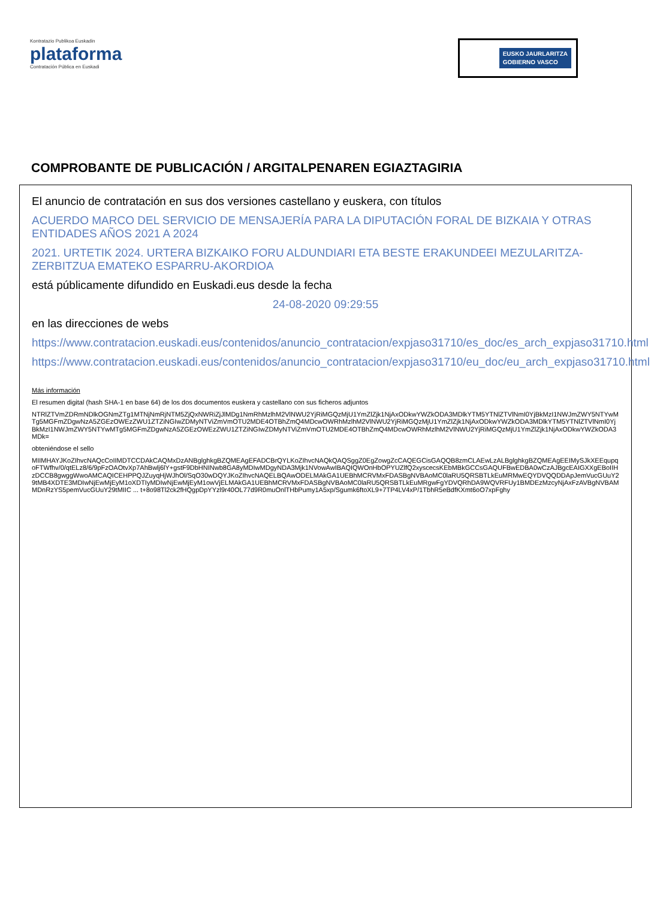Kontratazio Publikoa Euskadin
plataforma
Contratación Pública en Euskadi
EUSKO JAURLARITZA
GOBIERNO VASCO
COMPROBANTE DE PUBLICACIÓN / ARGITALPENAREN EGIAZTAGIRIA
El anuncio de contratación en sus dos versiones castellano y euskera, con títulos
ACUERDO MARCO DEL SERVICIO DE MENSAJERÍA PARA LA DIPUTACIÓN FORAL DE BIZKAIA Y OTRAS ENTIDADES AÑOS 2021 A 2024
2021. URTETIK 2024. URTERA BIZKAIKO FORU ALDUNDIARI ETA BESTE ERAKUNDEEI MEZULARITZA-ZERBITZUA EMATEKO ESPARRU-AKORDIOA
está públicamente difundido en Euskadi.eus desde la fecha
24-08-2020 09:29:55
en las direcciones de webs
https://www.contratacion.euskadi.eus/contenidos/anuncio_contratacion/expjaso31710/es_doc/es_arch_expjaso31710.html
https://www.contratacion.euskadi.eus/contenidos/anuncio_contratacion/expjaso31710/eu_doc/eu_arch_expjaso31710.html
Más información
El resumen digital (hash SHA-1 en base 64) de los dos documentos euskera y castellano con sus ficheros adjuntos
NTRlZTVmZDRmNDlkOGNmZTg1MTNjNmRjNTM5ZjQxNWRiZjJlMDg1NmRhMzlhM2VlNWU2YjRiMGQzMjU1YmZlZjk1NjAxODkwYWZkODA3MDlkYTM5YTNlZTVlNmI0YjBkMzI1NWJmZWY5NTYwMTg5MGFmZDgwNzA5ZGEzOWEzZWU1ZTZiNGIwZDMyNTViZmVmOTU2MDE4OTBhZmQ4MDcwOWRhMzlhM2VlNWU2YjRiMGQzMjU1YmZlZjk1NjAxODkwYWZkODA3MDlkYTM5YTNlZTVlNmI0YjBkMzI1NWJmZWY5NTYwMTg5MGFmZDgwNzA5ZGEzOWEzZWU1ZTZiNGIwZDMyNTViZmVmOTU2MDE4OTBhZmQ4MDcwOWRhMzlhM2VlNWU2YjRiMGQzMjU1YmZlZjk1NjAxODkwYWZkODA3MDk=
obteniéndose el sello
MIIMHAYJKoZIhvcNAQcCoIIMDTCCDAkCAQMxDzANBglghkgBZQMEAgEFADCBrQYLKoZIhvcNAQkQAQSggZ0EgZowgZcCAQEGCisGAQQB8zmCLAEwLzALBglghkgBZQMEAgEEIMySJkXEEqupqoFTWfhv/0/qtELz8/6/9pFzOAOtvXp7AhBwlj6lY+gstF9DbHNINwb8GA8yMDIwMDgyNDA3Mjk1NVowAwIBAQIQWOnHbOPYUZlfQ2xyscecsKEbMBkGCCsGAQUFBwEDBA0wCzAJBgcEAIGXXgEBoIIHzDCCB8gwggWwoAMCAQICEHPPQJZuyqHjWJhOl/SqO30wDQYJKoZIhvcNAQELBQAwODELMAkGA1UEBhMCRVMxFDASBgNVBAoMC0laRU5QRSBTLkEuMRMwEQYDVQQDDApJemVucGUuY29tMB4XDTE3MDIwNjEwMjEyM1oXDTIyMDIwNjEwMjEyM1owVjELMAkGA1UEBhMCRVMxFDASBgNVBAoMC0laRU5QRSBTLkEuMRgwFgYDVQRhDA9WQVRFUy1BMDEzMzcyNjAxFzAVBgNVBAMMDnRzYS5pemVucGUuY29tMIIC ... t+8o98Tl2ck2fHQgpDpYYzl9r40OL77d9R0muOnlTHbPumy1A5xp/Sgumk6ftoXL9+7TP4LV4xP/1TbhR5eBdfKXmt6oO7xpFghy